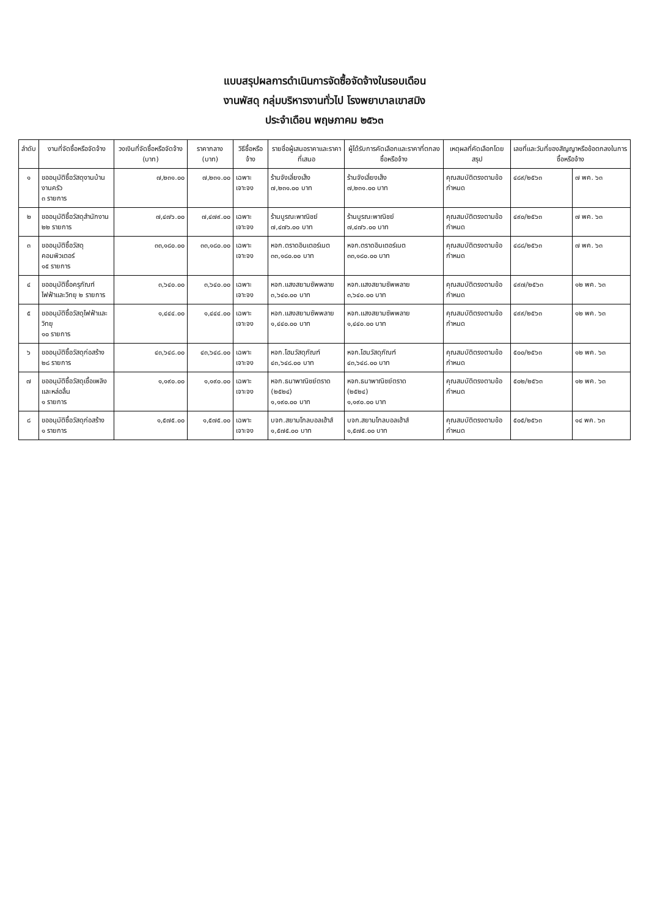แบบสรุปผลการดำเนินการจัดซื้อจัดจ้างในรอบเดือน
งานพัสดุ กลุ่มบริหารงานทั่วไป โรงพยาบาลเขาสมิง
ประจำเดือน พฤษภาคม ๒๕๖๓
| ลำดับ | งานที่จัดซื้อหรือจัดจ้าง | วงเงินที่จัดซื้อหรือจัดจ้าง (บาท) | ราคากลาง (บาท) | วิธีซื้อหรือจ้าง | รายชื่อผู้เสนอราคาและราคาที่เสนอ | ผู้ได้รับการคัดเลือกและราคาที่ตกลงซื้อหรือจ้าง | เหตุผลที่คัดเลือกโดยสรุป | เลขที่และวันที่ของสัญญาหรือข้อตกลงในการซื้อหรือจ้าง | |
| --- | --- | --- | --- | --- | --- | --- | --- | --- | --- |
| ๑ | ขออนุมัติซื้อวัสดุงานบ้านงานครัว ๓ รายการ | ๗,๒๓๑.๐๐ | ๗,๒๓๑.๐๐ | เฉพาะเจาะจง | ร้านจังเลี่ยงเส็ง ๗,๒๓๑.๐๐ บาท | ร้านจังเลี่ยงเส็ง ๗,๒๓๑.๐๐ บาท | คุณสมบัติตรงตามข้อกำหนด | ๔๘๙/๒๕๖๓ | ๗ พค. ๖๓ |
| ๒ | ขออนุมัติซื้อวัสดุสำนักงาน ๒๒ รายการ | ๗,๔๗๖.๐๐ | ๗,๔๗๙.๐๐ | เฉพาะเจาะจง | ร้านบูรณะพาณิชย์ ๗,๔๗๖.๐๐ บาท | ร้านบูรณะพาณิชย์ ๗,๔๗๖.๐๐ บาท | คุณสมบัติตรงตามข้อกำหนด | ๔๙๐/๒๕๖๓ | ๗ พค. ๖๓ |
| ๓ | ขออนุมัติซื้อวัสดุคอมพิวเตอร์ ๑๕ รายการ | ๓๓,๑๘๐.๐๐ | ๓๓,๑๘๐.๐๐ | เฉพาะเจาะจง | หจก.ตราดอินเตอร์เนต ๓๓,๑๘๐.๐๐ บาท | หจก.ตราดอินเตอร์เนต ๓๓,๑๘๐.๐๐ บาท | คุณสมบัติตรงตามข้อกำหนด | ๔๘๘/๒๕๖๓ | ๗ พค. ๖๓ |
| ๔ | ขออนุมัติซื้อครุภัณฑ์ ไฟฟ้าและวิทยุ ๒ รายการ | ๓,๖๔๐.๐๐ | ๓,๖๔๐.๐๐ | เฉพาะเจาะจง | หจก.แสงสยามซัพพลาย ๓,๖๔๐.๐๐ บาท | หจก.แสงสยามซัพพลาย ๓,๖๔๐.๐๐ บาท | คุณสมบัติตรงตามข้อกำหนด | ๔๙๗/๒๕๖๓ | ๑๒ พค. ๖๓ |
| ๕ | ขออนุมัติซื้อวัสดุไฟฟ้าและวิทยุ ๑๐ รายการ | ๑,๔๔๔.๐๐ | ๑,๔๔๔.๐๐ | เฉพาะเจาะจง | หจก.แสงสยามซัพพลาย ๑,๔๔๐.๐๐ บาท | หจก.แสงสยามซัพพลาย ๑,๔๔๐.๐๐ บาท | คุณสมบัติตรงตามข้อกำหนด | ๔๙๙/๒๕๖๓ | ๑๒ พค. ๖๓ |
| ๖ | ขออนุมัติซื้อวัสดุก่อสร้าง ๒๘ รายการ | ๔๓,๖๔๘.๐๐ | ๔๓,๖๔๘.๐๐ | เฉพาะเจาะจง | หจก.โฮมวัสดุภัณฑ์ ๔๓,๖๔๘.๐๐ บาท | หจก.โฮมวัสดุภัณฑ์ ๔๓,๖๔๘.๐๐ บาท | คุณสมบัติตรงตามข้อกำหนด | ๕๐๐/๒๕๖๓ | ๑๒ พค. ๖๓ |
| ๗ | ขออนุมัติซื้อวัสดุเชื้อเพลิง และหล่อลื่น ๑ รายการ | ๑,๑๙๐.๐๐ | ๑,๑๙๐.๐๐ | เฉพาะเจาะจง | หจก.ธนาพาณิชย์ตราด (๒๕๒๔) ๑,๑๙๐.๐๐ บาท | หจก.ธนาพาณิชย์ตราด (๒๕๒๔) ๑,๑๙๐.๐๐ บาท | คุณสมบัติตรงตามข้อกำหนด | ๕๐๒/๒๕๖๓ | ๑๒ พค. ๖๓ |
| ๘ | ขออนุมัติซื้อวัสดุก่อสร้าง ๑ รายการ | ๑,๕๗๕.๐๐ | ๑,๕๗๕.๐๐ | เฉพาะเจาะจง | บจก.สยามโกลบอลเฮ้าส์ ๑,๕๗๕.๐๐ บาท | บจก.สยามโกลบอลเฮ้าส์ ๑,๕๗๕.๐๐ บาท | คุณสมบัติตรงตามข้อกำหนด | ๕๐๕/๒๕๖๓ | ๑๔ พค. ๖๓ |